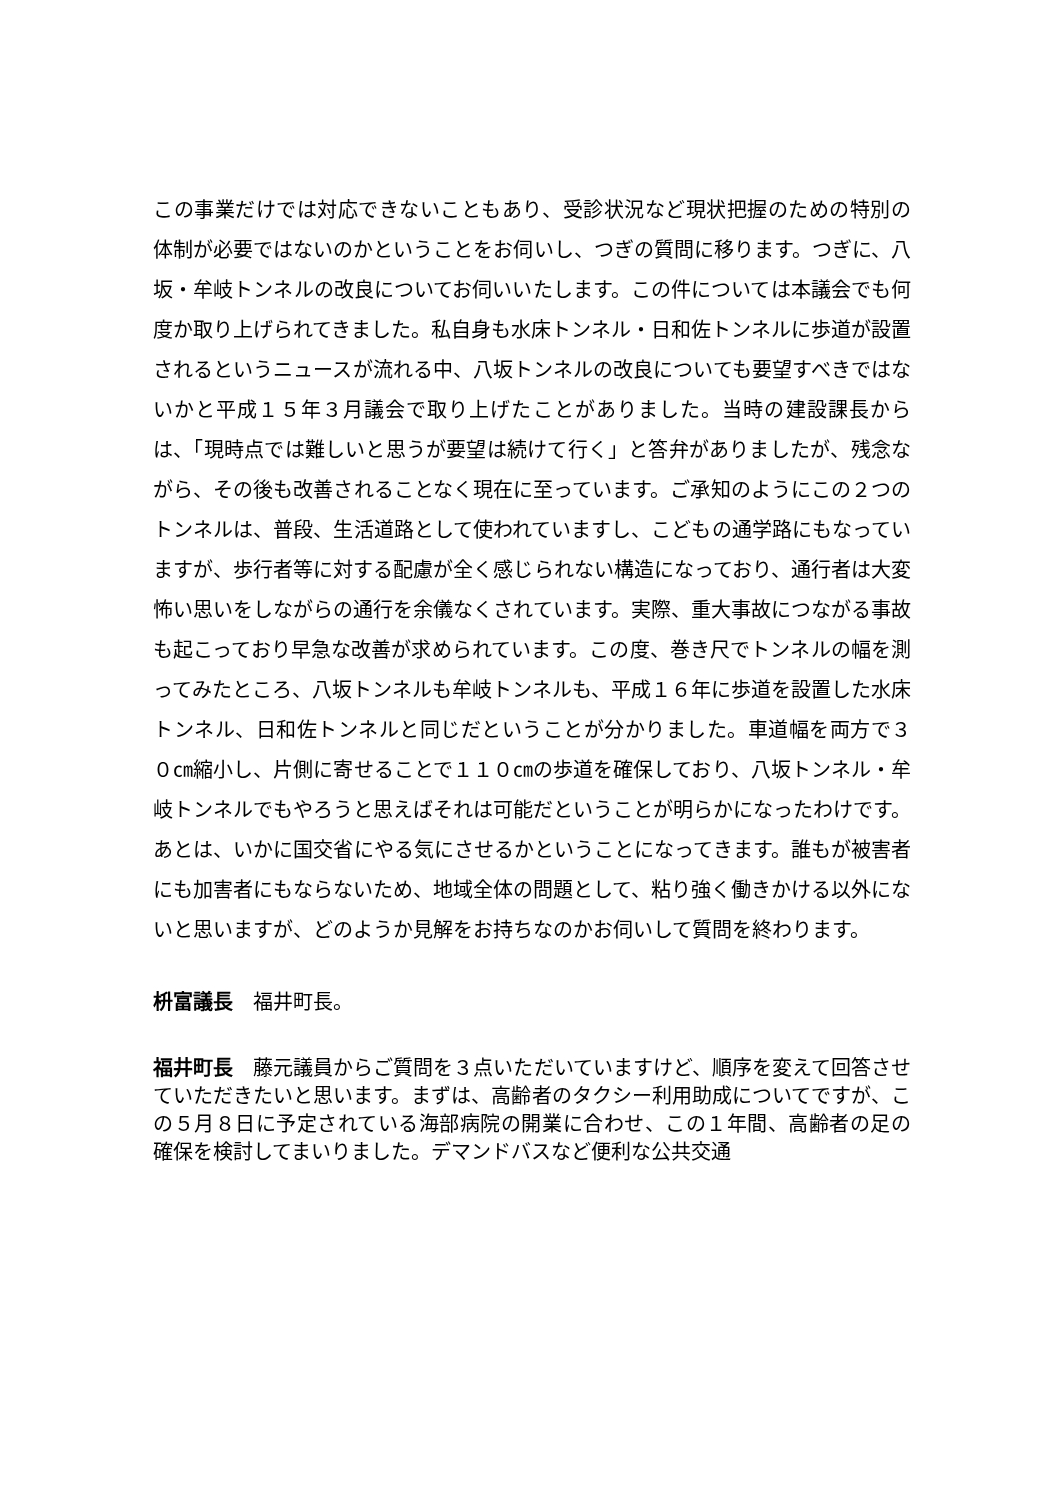この事業だけでは対応できないこともあり、受診状況など現状把握のための特別の体制が必要ではないのかということをお伺いし、つぎの質問に移ります。つぎに、八坂・牟岐トンネルの改良についてお伺いいたします。この件については本議会でも何度か取り上げられてきました。私自身も水床トンネル・日和佐トンネルに歩道が設置されるというニュースが流れる中、八坂トンネルの改良についても要望すべきではないかと平成１５年３月議会で取り上げたことがありました。当時の建設課長からは、「現時点では難しいと思うが要望は続けて行く」と答弁がありましたが、残念ながら、その後も改善されることなく現在に至っています。ご承知のようにこの２つのトンネルは、普段、生活道路として使われていますし、こどもの通学路にもなっていますが、歩行者等に対する配慮が全く感じられない構造になっており、通行者は大変怖い思いをしながらの通行を余儀なくされています。実際、重大事故につながる事故も起こっており早急な改善が求められています。この度、巻き尺でトンネルの幅を測ってみたところ、八坂トンネルも牟岐トンネルも、平成１６年に歩道を設置した水床トンネル、日和佐トンネルと同じだということが分かりました。車道幅を両方で３０㎝縮小し、片側に寄せることで１１０㎝の歩道を確保しており、八坂トンネル・牟岐トンネルでもやろうと思えばそれは可能だということが明らかになったわけです。あとは、いかに国交省にやる気にさせるかということになってきます。誰もが被害者にも加害者にもならないため、地域全体の問題として、粘り強く働きかける以外にないと思いますが、どのようか見解をお持ちなのかお伺いして質問を終わります。
枡富議長　福井町長。
福井町長　藤元議員からご質問を３点いただいていますけど、順序を変えて回答させていただきたいと思います。まずは、高齢者のタクシー利用助成についてですが、この５月８日に予定されている海部病院の開業に合わせ、この１年間、高齢者の足の確保を検討してまいりました。デマンドバスなど便利な公共交通